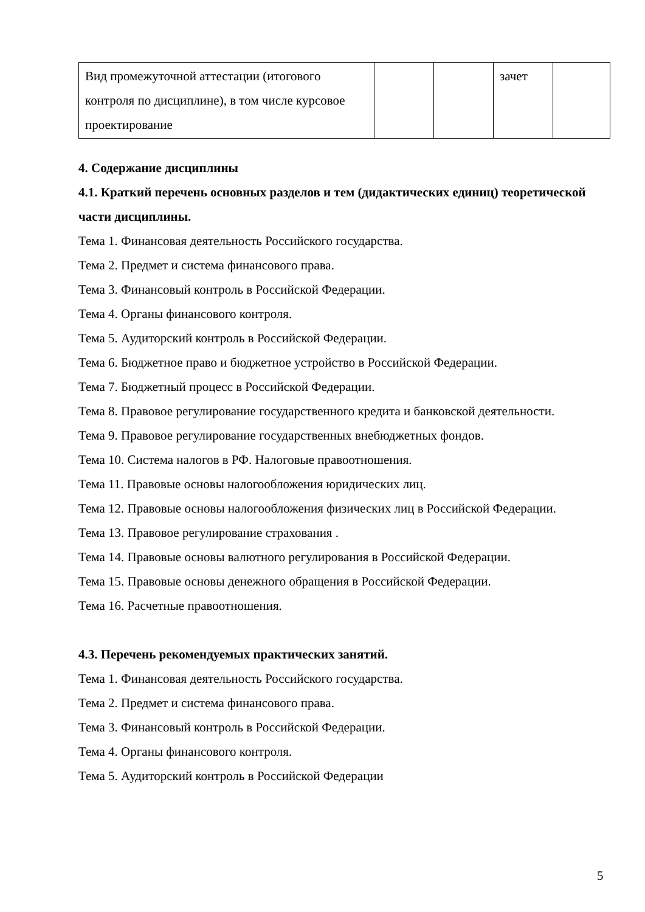| Вид промежуточной аттестации (итогового контроля по дисциплине), в том числе курсовое проектирование | | | зачет | |
4. Содержание дисциплины
4.1. Краткий перечень основных разделов и тем (дидактических единиц) теоретической части дисциплины.
Тема 1. Финансовая деятельность Российского государства.
Тема 2. Предмет и система финансового права.
Тема 3. Финансовый контроль в Российской Федерации.
Тема 4. Органы финансового контроля.
Тема 5. Аудиторский контроль в Российской Федерации.
Тема 6. Бюджетное право и бюджетное устройство в Российской Федерации.
Тема 7. Бюджетный процесс в Российской Федерации.
Тема 8. Правовое регулирование государственного кредита и банковской деятельности.
Тема 9. Правовое регулирование государственных внебюджетных фондов.
Тема 10. Система налогов в РФ. Налоговые правоотношения.
Тема 11. Правовые основы налогообложения юридических лиц.
Тема 12. Правовые основы налогообложения физических лиц в Российской Федерации.
Тема 13. Правовое регулирование страхования .
Тема 14. Правовые основы валютного регулирования в Российской Федерации.
Тема 15. Правовые основы денежного обращения в Российской Федерации.
Тема 16. Расчетные правоотношения.
4.3. Перечень рекомендуемых практических занятий.
Тема 1. Финансовая деятельность Российского государства.
Тема 2. Предмет и система финансового права.
Тема 3. Финансовый контроль в Российской Федерации.
Тема 4. Органы финансового контроля.
Тема 5. Аудиторский контроль в Российской Федерации
5